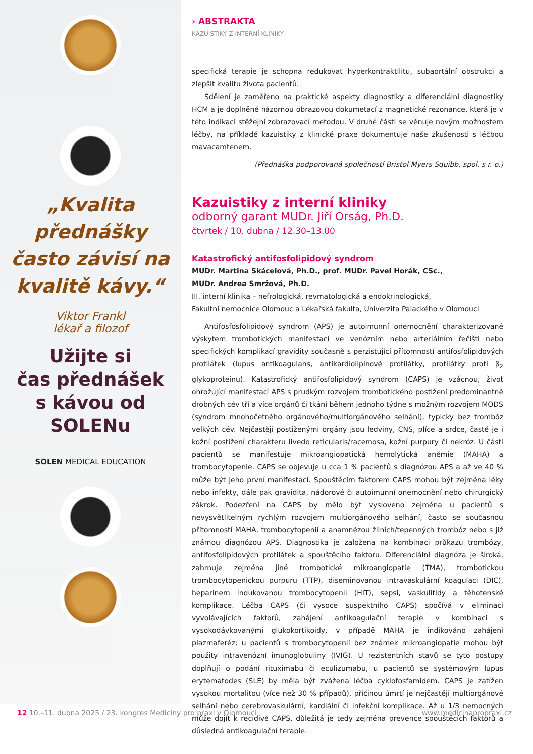„Kvalita přednášky často závisí na kvalitě kávy.“
Viktor Frankl
lékař a filozof
Užijte si
čas přednášek
s kávou od
SOLENu
SOLEN MEDICAL EDUCATION
› ABSTRAKTA
KAZUISTIKY Z INTERNÍ KLINIKY
specifická terapie je schopna redukovat hyperkontraktilitu, subaortální obstrukci a zlepšit kvalitu života pacientů.
Sdělení je zaměřeno na praktické aspekty diagnostiky a diferenciální diagnostiky HCM a je doplněné názornou obrazovou dokumetací z magnetické rezonance, která je v této indikaci stěžejní zobrazovací metodou. V druhé části se věnuje novým možnostem léčby, na příkladě kazuistiky z klinické praxe dokumentuje naše zkušenosti s léčbou mavacamtenem.
(Přednáška podporovaná společností Bristol Myers Squibb, spol. s r. o.)
Kazuistiky z interní kliniky
odborný garant MUDr. Jiří Orság, Ph.D.
čtvrtek / 10. dubna / 12.30–13.00
Katastrofický antifosfolipidový syndrom
MUDr. Martina Skácelová, Ph.D., prof. MUDr. Pavel Horák, CSc.,
MUDr. Andrea Smržová, Ph.D.
III. interní klinika – nefrologická, revmatologická a endokrinologická,
Fakultní nemocnice Olomouc a Lékařská fakulta, Univerzita Palackého v Olomouci
Antifosfosfolipidový syndrom (APS) je autoimunní onemocnění charakterizované výskytem trombotických manifestací ve venózním nebo arteriálním řečišti nebo specifických komplikací gravidity současně s perzistující přítomností antifosfolipidových protilátek (lupus antikoagulans, antikardiolipinové protilátky, protilátky proti β<sub>2</sub> glykoproteinu). Katastrofický antifosfolipidový syndrom (CAPS) je vzácnou, život ohrožující manifestací APS s prudkým rozvojem trombotického postižení predominantně drobných cév tří a více orgánů či tkání během jednoho týdne s možným rozvojem MODS (syndrom mnohočetného orgánového/multiorgánového selhání), typicky bez trombóz velkých cév. Nejčastěji postiženými orgány jsou ledviny, CNS, plíce a srdce, časté je i kožní postižení charakteru livedo reticularis/racemosa, kožní purpury či nekróz. U části pacientů se manifestuje mikroangiopatická hemolytická anémie (MAHA) a trombocytopenie. CAPS se objevuje u cca 1 % pacientů s diagnózou APS a až ve 40 % může být jeho první manifestací. Spouštěcím faktorem CAPS mohou být zejména léky nebo infekty, dále pak gravidita, nádorové či autoimunní onemocnění nebo chirurgický zákrok. Podezření na CAPS by mělo být vysloveno zejména u pacientů s nevysvětlitelným rychlým rozvojem multiorgánového selhání, často se současnou přítomností MAHA, trombocytopenií a anamnézou žilních/tepenných trombóz nebo s již známou diagnózou APS. Diagnostika je založena na kombinaci průkazu trombózy, antifosfolipidových protilátek a spouštěcího faktoru. Diferenciální diagnóza je široká, zahrnuje zejména jiné trombotické mikroangiopatie (TMA), trombotickou trombocytopenickou purpuru (TTP), diseminovanou intravaskulární koagulaci (DIC), heparinem indukovanou trombocytopenii (HIT), sepsi, vaskulitidy a těhotenské komplikace. Léčba CAPS (či vysoce suspektního CAPS) spočívá v eliminaci vyvolávajících faktorů, zahájení antikoagulační terapie v kombinaci s vysokodávkovanými glukokortikoidy, v případě MAHA je indikováno zahájení plazmaferéz; u pacientů s trombocytopenií bez známek mikroangiopatie mohou být použity intravenózní imunoglobuliny (IVIG). U rezistentních stavů se tyto postupy doplňují o podání rituximabu či eculizumabu, u pacientů se systémovým lupus erytematodes (SLE) by měla být zvážena léčba cyklofosfamidem. CAPS je zatížen vysokou mortalitou (více než 30 % případů), příčinou úmrtí je nejčastěji multiorgánové selhání nebo cerebrovaskulární, kardiální či infekční komplikace. Až u 1/3 nemocných může dojít k recidivě CAPS, důležitá je tedy zejména prevence spouštěcích faktorů a důsledná antikoagulační terapie.
12 10.–11. dubna 2025 / 23. kongres Medicíny pro praxi v Olomouci www.medicinapropraxi.cz